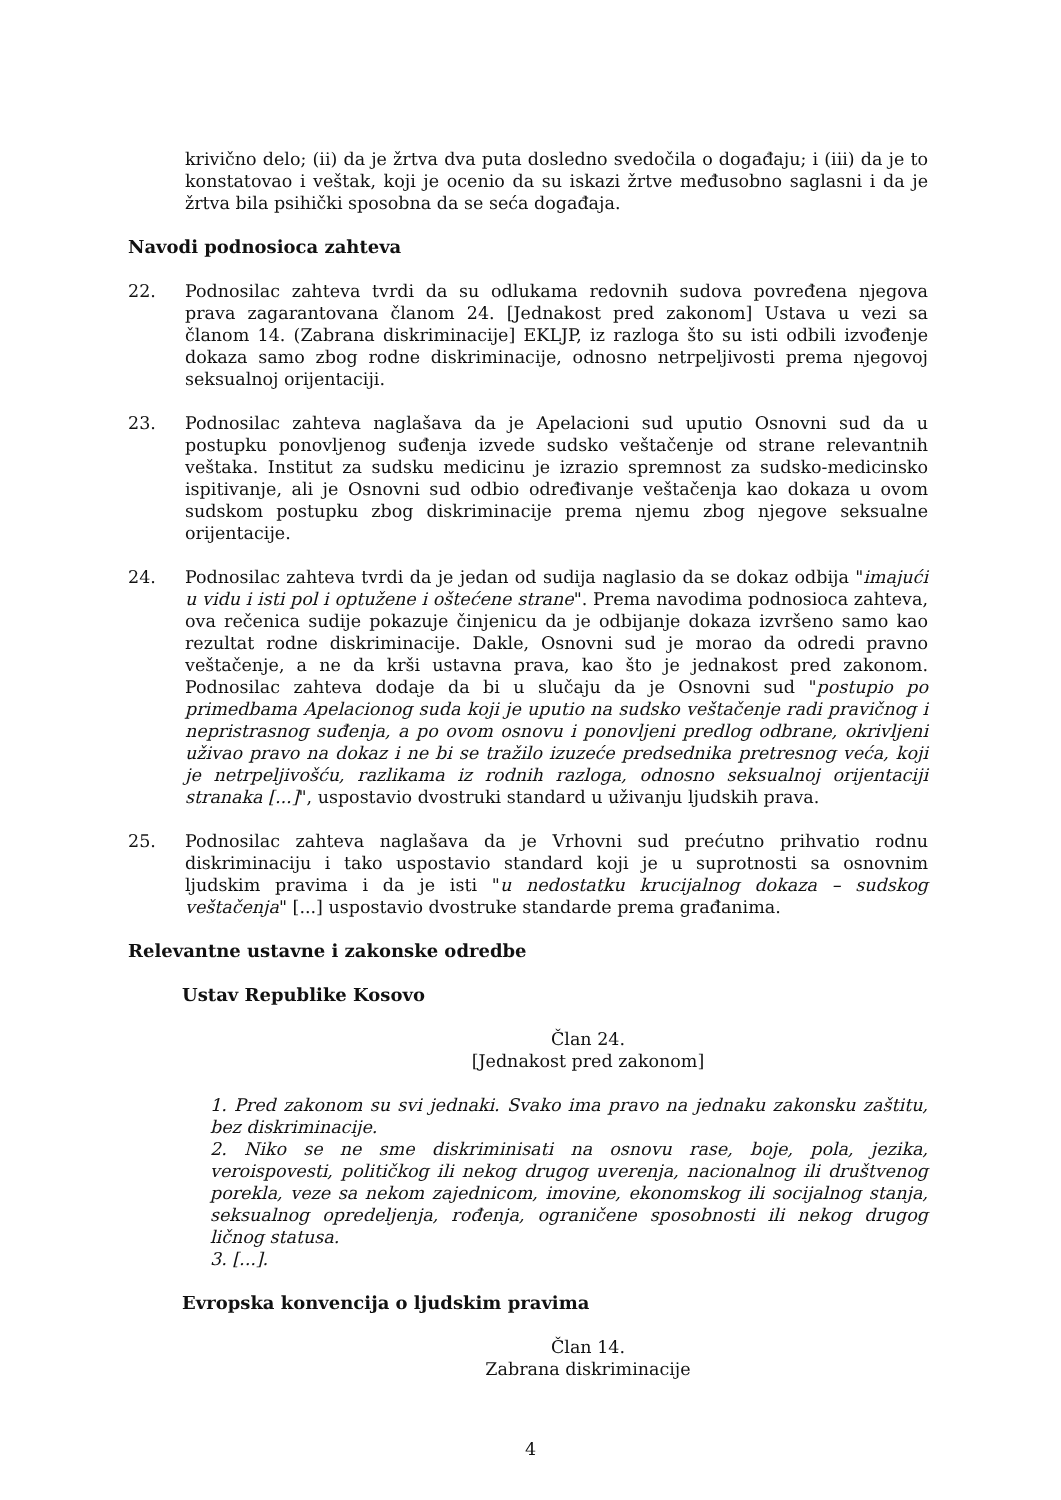krivično delo; (ii) da je žrtva dva puta dosledno svedočila o događaju; i (iii) da je to konstatovao i veštak, koji je ocenio da su iskazi žrtve međusobno saglasni i da je žrtva bila psihički sposobna da se seća događaja.
Navodi podnosioca zahteva
22. Podnosilac zahteva tvrdi da su odlukama redovnih sudova povređena njegova prava zagarantovana članom 24. [Jednakost pred zakonom] Ustava u vezi sa članom 14. (Zabrana diskriminacije] EKLJP, iz razloga što su isti odbili izvođenje dokaza samo zbog rodne diskriminacije, odnosno netrpeljivosti prema njegovoj seksualnoj orijentaciji.
23. Podnosilac zahteva naglašava da je Apelacioni sud uputio Osnovni sud da u postupku ponovljenog suđenja izvede sudsko veštačenje od strane relevantnih veštaka. Institut za sudsku medicinu je izrazio spremnost za sudsko-medicinsko ispitivanje, ali je Osnovni sud odbio određivanje veštačenja kao dokaza u ovom sudskom postupku zbog diskriminacije prema njemu zbog njegove seksualne orijentacije.
24. Podnosilac zahteva tvrdi da je jedan od sudija naglasio da se dokaz odbija "imajući u vidu i isti pol i optužene i oštećene strane". Prema navodima podnosioca zahteva, ova rečenica sudije pokazuje činjenicu da je odbijanje dokaza izvršeno samo kao rezultat rodne diskriminacije. Dakle, Osnovni sud je morao da odredi pravno veštačenje, a ne da krši ustavna prava, kao što je jednakost pred zakonom. Podnosilac zahteva dodaje da bi u slučaju da je Osnovni sud "postupio po primedbama Apelacionog suda koji je uputio na sudsko veštačenje radi pravičnog i nepristrasnog suđenja, a po ovom osnovu i ponovljeni predlog odbrane, okrivljeni uživao pravo na dokaz i ne bi se tražilo izuzeće predsednika pretresnog veća, koji je netrpeljivošću, razlikama iz rodnih razloga, odnosno seksualnoj orijentaciji stranaka [...]", uspostavio dvostruki standard u uživanju ljudskih prava.
25. Podnosilac zahteva naglašava da je Vrhovni sud prećutno prihvatio rodnu diskriminaciju i tako uspostavio standard koji je u suprotnosti sa osnovnim ljudskim pravima i da je isti "u nedostatku krucijalnog dokaza – sudskog veštačenja" [...] uspostavio dvostruke standarde prema građanima.
Relevantne ustavne i zakonske odredbe
Ustav Republike Kosovo
Član 24.
[Jednakost pred zakonom]
1. Pred zakonom su svi jednaki. Svako ima pravo na jednaku zakonsku zaštitu, bez diskriminacije.
2. Niko se ne sme diskriminisati na osnovu rase, boje, pola, jezika, veroispovesti, političkog ili nekog drugog uverenja, nacionalnog ili društvenog porekla, veze sa nekom zajednicom, imovine, ekonomskog ili socijalnog stanja, seksualnog opredeljenja, rođenja, ograničene sposobnosti ili nekog drugog ličnog statusa.
3. [...].
Evropska konvencija o ljudskim pravima
Član 14.
Zabrana diskriminacije
4